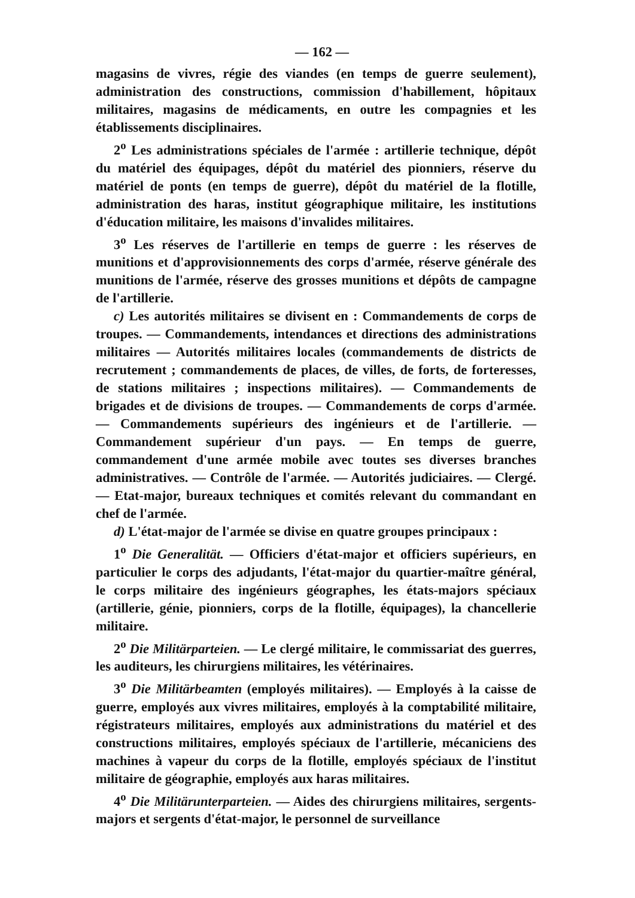— 162 —
magasins de vivres, régie des viandes (en temps de guerre seulement), administration des constructions, commission d'habillement, hôpitaux militaires, magasins de médicaments, en outre les compagnies et les établissements disciplinaires.
2<sup>o</sup> Les administrations spéciales de l'armée : artillerie technique, dépôt du matériel des équipages, dépôt du matériel des pionniers, réserve du matériel de ponts (en temps de guerre), dépôt du matériel de la flotille, administration des haras, institut géographique militaire, les institutions d'éducation militaire, les maisons d'invalides militaires.
3<sup>o</sup> Les réserves de l'artillerie en temps de guerre : les réserves de munitions et d'approvisionnements des corps d'armée, réserve générale des munitions de l'armée, réserve des grosses munitions et dépôts de campagne de l'artillerie.
c) Les autorités militaires se divisent en : Commandements de corps de troupes. — Commandements, intendances et directions des administrations militaires — Autorités militaires locales (commandements de districts de recrutement ; commandements de places, de villes, de forts, de forteresses, de stations militaires ; inspections militaires). — Commandements de brigades et de divisions de troupes. — Commandements de corps d'armée. — Commandements supérieurs des ingénieurs et de l'artillerie. — Commandement supérieur d'un pays. — En temps de guerre, commandement d'une armée mobile avec toutes ses diverses branches administratives. — Contrôle de l'armée. — Autorités judiciaires. — Clergé. — Etat-major, bureaux techniques et comités relevant du commandant en chef de l'armée.
d) L'état-major de l'armée se divise en quatre groupes principaux :
1<sup>o</sup> Die Generalität. — Officiers d'état-major et officiers supérieurs, en particulier le corps des adjudants, l'état-major du quartier-maître général, le corps militaire des ingénieurs géographes, les états-majors spéciaux (artillerie, génie, pionniers, corps de la flotille, équipages), la chancellerie militaire.
2<sup>o</sup> Die Militärparteien. — Le clergé militaire, le commissariat des guerres, les auditeurs, les chirurgiens militaires, les vétérinaires.
3<sup>o</sup> Die Militärbeamten (employés militaires). — Employés à la caisse de guerre, employés aux vivres militaires, employés à la comptabilité militaire, régistrateurs militaires, employés aux administrations du matériel et des constructions militaires, employés spéciaux de l'artillerie, mécaniciens des machines à vapeur du corps de la flotille, employés spéciaux de l'institut militaire de géographie, employés aux haras militaires.
4<sup>o</sup> Die Militärunterparteien. — Aides des chirurgiens militaires, sergents-majors et sergents d'état-major, le personnel de surveillance